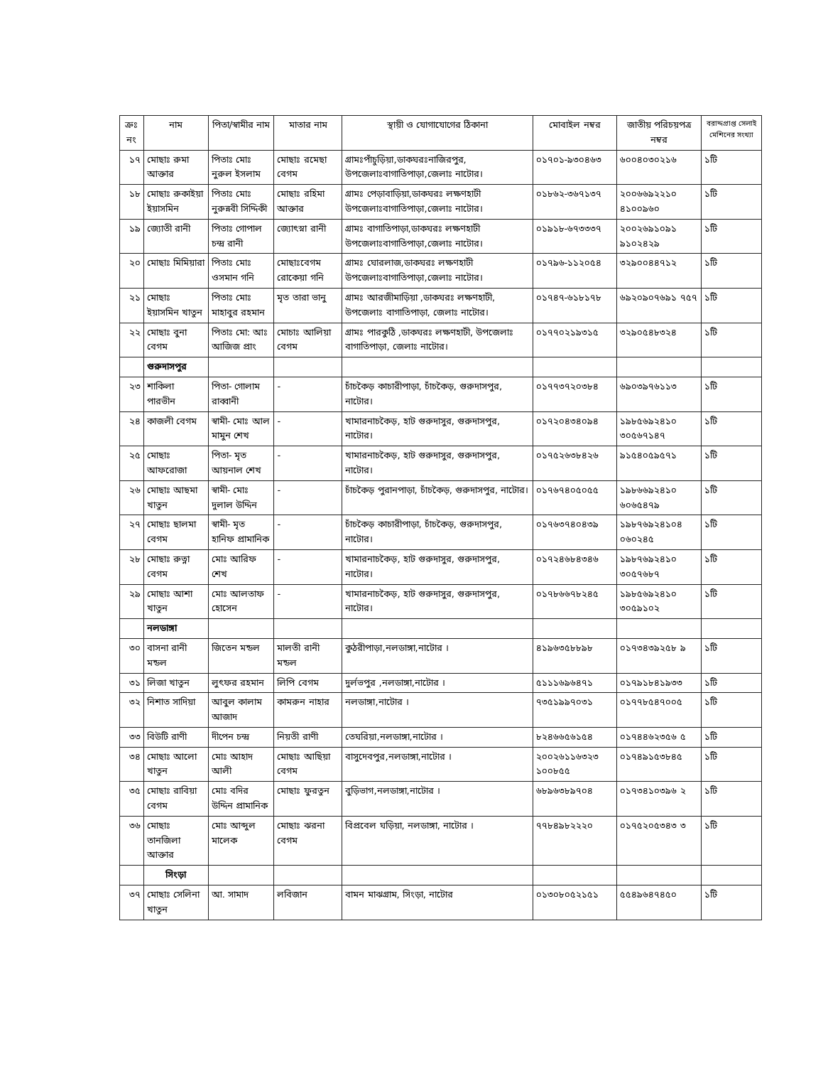| ক্রঃ নং | নাম | পিতা/স্বামীর নাম | মাতার নাম | স্থায়ী ও যোগাযোগের ঠিকানা | মোবাইল নম্বর | জাতীয় পরিচয়পত্র নম্বর | বরাদ্দপ্রাপ্ত সেলাই মেশিনের সংখ্যা |
| --- | --- | --- | --- | --- | --- | --- | --- |
| ১৭ | মোছাঃ রুমা আক্তার | পিতাঃ মোঃ নুরুল ইসলাম | মোছাঃ রমেছা বেগম | গ্রামঃপাঁচুড়িয়া,ডাকঘরঃনাজিরপুর, উপজেলাঃবাগাতিপাড়া,জেলাঃ নাটোর। | ০১৭০১-৯৩০৪৬৩ | ৬০০৪০৩০২১৬ | ১টি |
| ১৮ | মোছাঃ রুকাইয়া ইয়াসমিন | পিতাঃ মোঃ নুরুন্নবী সিদ্দিকী | মোছাঃ রহিমা আক্তার | গ্রামঃ পেড়াবাড়িয়া,ডাকঘরঃ লক্ষণহাটী উপজেলাঃবাগাতিপাড়া,জেলাঃ নাটোর। | ০১৮৬২-৩৬৭১৩৭ | ২০০৬৬৯২২১০ ৪১০০৯৬০ | ১টি |
| ১৯ | জ্যোতী রানী | পিতাঃ গোপাল চন্দ্র রানী | জ্যোৎস্না রানী | গ্রামঃ বাগাতিপাড়া,ডাকঘরঃ লক্ষণহাটী উপজেলাঃবাগাতিপাড়া,জেলাঃ নাটোর। | ০১৯১৮-৬৭৩৩৩৭ | ২০০২৬৯১০৯১ ৯১০২৪২৯ | ১টি |
| ২০ | মোছাঃ মিমিয়ারা | পিতাঃ মোঃ ওসমান গনি | মোছাঃবেগম রোকেয়া গনি | গ্রামঃ ঘোরলাজ,ডাকঘরঃ লক্ষণহাটী উপজেলাঃবাগাতিপাড়া,জেলাঃ নাটোর। | ০১৭৯৬-১১২০৫৪ | ৩২৯০০৪৪৭১২ | ১টি |
| ২১ | মোছাঃ ইয়াসমিন খাতুন | পিতাঃ মোঃ মাহাবুর রহমান | মৃত তারা ভানু | গ্রামঃ আরজীমাড়িয়া ,ডাকঘরঃ লক্ষণহাটী, উপজেলাঃ বাগাতিপাড়া, জেলাঃ নাটোর। | ০১৭৪৭-৬১৮১৭৮ | ৬৯২০৯০৭৬৯১ ৭৫৭ | ১টি |
| ২২ | মোছাঃ বুনা বেগম | পিতাঃ মো: আঃ আজিজ প্রাং | মোচাঃ আলিয়া বেগম | গ্রামঃ পারকুঠি ,ডাকঘরঃ লক্ষণহাটী, উপজেলাঃ বাগাতিপাড়া, জেলাঃ নাটোর। | ০১৭৭০২১৯৩১৫ | ৩২৯০৫৪৮৩২৪ | ১টি |
| | গুরুদাসপুর | | | | | | |
| ২৩ | শাকিলা পারভীন | পিতা- গোলাম রাব্বানী | - | চাঁচকৈড় কাচারীপাড়া, চাঁচকৈড়, গুরুদাসপুর, নাটোর। | ০১৭৭৩৭২০৩৮৪ | ৬৯০৩৯৭৬১১৩ | ১টি |
| ২৪ | কাজলী বেগম | স্বামী- মোঃ আল মামুন শেখ | - | খামারনাচকৈড়, হাট গুরুদাসুর, গুরুদাসপুর, নাটোর। | ০১৭২০৪৩৪০৯৪ | ১৯৮৫৬৯২৪১০ ৩০৫৬৭১৪৭ | ১টি |
| ২৫ | মোছাঃ আফরোজা | পিতা- মৃত আয়নাল শেখ | - | খামারনাচকৈড়, হাট গুরুদাসুর, গুরুদাসপুর, নাটোর। | ০১৭৫২৬৩৮৪২৬ | ৯১৫৪০৫৯৫৭১ | ১টি |
| ২৬ | মোছাঃ আছমা খাতুন | স্বামী- মোঃ দুলাল উদ্দিন | - | চাঁচকৈড় পুরানপাড়া, চাঁচকৈড়, গুরুদাসপুর, নাটোর। | ০১৭৬৭৪০৫০৫৫ | ১৯৮৬৬৯২৪১০ ৬০৬৫৪৭৯ | ১টি |
| ২৭ | মোছাঃ ছালমা বেগম | স্বামী- মৃত হানিফ প্রামানিক | - | চাঁচকৈড় কাচারীপাড়া, চাঁচকৈড়, গুরুদাসপুর, নাটোর। | ০১৭৬৩৭৪০৪৩৯ | ১৯৮৭৬৯২৪১০৪ ০৬০২৪৫ | ১টি |
| ২৮ | মোছাঃ রুত্না বেগম | মোঃ আরিফ শেখ | - | খামারনাচকৈড়, হাট গুরুদাসুর, গুরুদাসপুর, নাটোর। | ০১৭২৪৬৮৪৩৪৬ | ১৯৮৭৬৯২৪১০ ৩০৫৭৬৮৭ | ১টি |
| ২৯ | মোছাঃ আশা খাতুন | মোঃ আলতাফ হোসেন | - | খামারনাচকৈড়, হাট গুরুদাসুর, গুরুদাসপুর, নাটোর। | ০১৭৮৬৬৭৮২৪৫ | ১৯৮৫৬৯২৪১০ ৩০৫৯১০২ | ১টি |
| | নলডাঙ্গা | | | | | | |
| ৩০ | বাসনা রানী মন্ডল | জিতেন মন্ডল | মালতী রানী মন্ডল | কুঠরীপাড়া,নলডাঙ্গা,নাটোর । | ৪১৯৬৩৫৮৮৯৮ | ০১৭৩৪৩৯২৫৮ ৯ | ১টি |
| ৩১ | লিজা খাতুন | লুৎফর রহমান | লিপি বেগম | দুর্লভপুর ,নলডাঙ্গা,নাটোর । | ৫১১১৬৯৬৪৭১ | ০১৭৯১৮৪১৯৩৩ | ১টি |
| ৩২ | নিশাত সাদিয়া | আবুল কালাম আজাদ | কামরুন নাহার | নলডাঙ্গা,নাটোর । | ৭৩৫১৯৯৭০৩১ | ০১৭৭৮৫৪৭০০৫ | ১টি |
| ৩৩ | বিউটি রাণী | দীপেন চন্দ্র | নিয়তী রাণী | তেঘরিয়া,নলডাঙ্গা,নাটোর । | ৮২৪৬৬৫৬১৫৪ | ০১৭৪৪৬২৩৫৬ ৫ | ১টি |
| ৩৪ | মোছাঃ আলো খাতুন | মোঃ আহাদ আলী | মোছাঃ আছিয়া বেগম | বাসুদেবপুর,নলডাঙ্গা,নাটোর । | ২০০২৬১১৬৩২৩ ১০০৮৫৫ | ০১৭৪৯১৫৩৮৪৫ | ১টি |
| ৩৫ | মোছাঃ রাবিয়া বেগম | মোঃ বদির উদ্দিন প্রামানিক | মোছাঃ ফুরতুন | বুড়িভাগ,নলডাঙ্গা,নাটোর । | ৬৮৯৬৩৮৯৭০৪ | ০১৭৩৪১০৩৯৬ ২ | ১টি |
| ৩৬ | মোছাঃ তানজিলা আক্তার | মোঃ আব্দুল মালেক | মোছাঃ ঝরনা বেগম | বিপ্রবেল ঘড়িয়া, নলডাঙ্গা, নাটোর । | ৭৭৮৪৯৮২২২০ | ০১৭৫২০৫৩৪৩ ৩ | ১টি |
| | সিংড়া | | | | | | |
| ৩৭ | মোছাঃ সেলিনা খাতুন | আ. সামাদ | লবিজান | বামন মাঝগ্রাম, সিংড়া, নাটোর | ০১৩০৮০৫২১৫১ | ৫৫৪৯৬৪৭৪৫০ | ১টি |